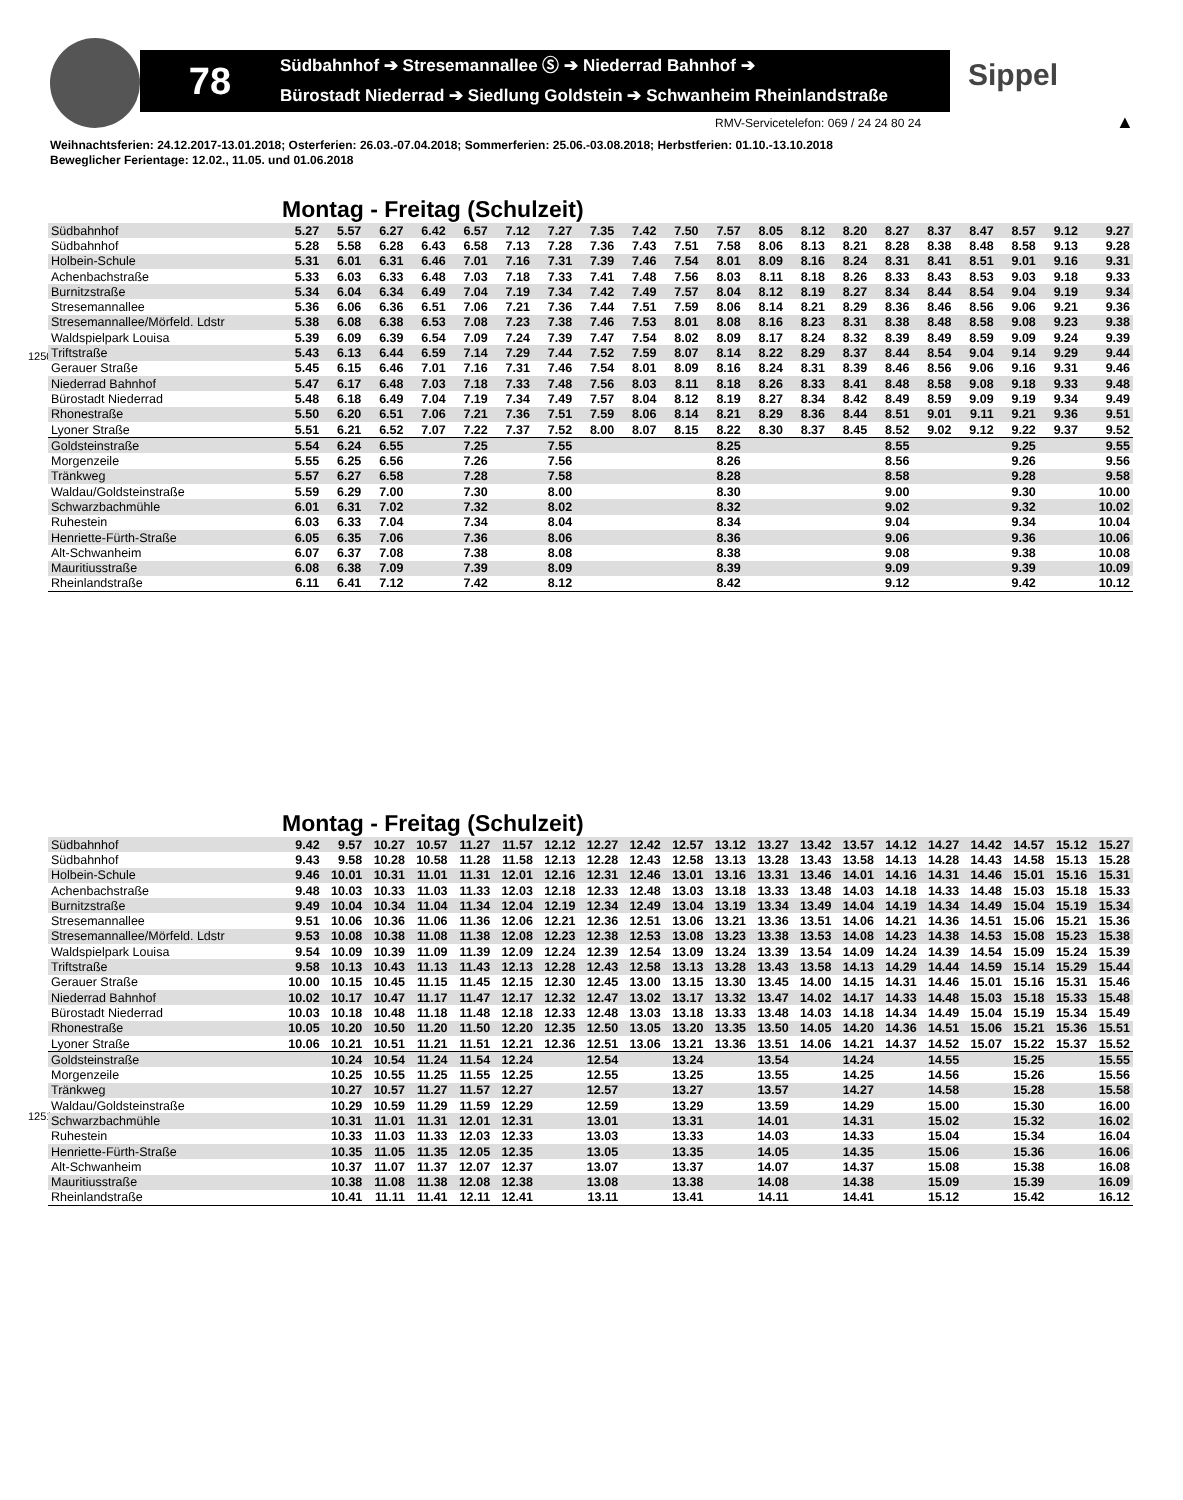78
Südbahnhof ➔ Stresemannallee Ⓢ ➔ Niederrad Bahnhof ➔
Bürostadt Niederrad ➔ Siedlung Goldstein ➔ Schwanheim Rheinlandstraße
Sippel
RMV-Servicetelefon: 069 / 24 24 80 24
▲
Weihnachtsferien: 24.12.2017-13.01.2018; Osterferien: 26.03.-07.04.2018; Sommerferien: 25.06.-03.08.2018; Herbstferien: 01.10.-13.10.2018
Beweglicher Ferientage: 12.02., 11.05. und 01.06.2018
1250
Montag - Freitag (Schulzeit)
| Südbahnhof | 5.27 | 5.57 | 6.27 | 6.42 | 6.57 | 7.12 | 7.27 | 7.35 | 7.42 | 7.50 | 7.57 | 8.05 | 8.12 | 8.20 | 8.27 | 8.37 | 8.47 | 8.57 | 9.12 | 9.27 |
| Südbahnhof | 5.28 | 5.58 | 6.28 | 6.43 | 6.58 | 7.13 | 7.28 | 7.36 | 7.43 | 7.51 | 7.58 | 8.06 | 8.13 | 8.21 | 8.28 | 8.38 | 8.48 | 8.58 | 9.13 | 9.28 |
| Holbein-Schule | 5.31 | 6.01 | 6.31 | 6.46 | 7.01 | 7.16 | 7.31 | 7.39 | 7.46 | 7.54 | 8.01 | 8.09 | 8.16 | 8.24 | 8.31 | 8.41 | 8.51 | 9.01 | 9.16 | 9.31 |
| Achenbachstraße | 5.33 | 6.03 | 6.33 | 6.48 | 7.03 | 7.18 | 7.33 | 7.41 | 7.48 | 7.56 | 8.03 | 8.11 | 8.18 | 8.26 | 8.33 | 8.43 | 8.53 | 9.03 | 9.18 | 9.33 |
| Burnitzstraße | 5.34 | 6.04 | 6.34 | 6.49 | 7.04 | 7.19 | 7.34 | 7.42 | 7.49 | 7.57 | 8.04 | 8.12 | 8.19 | 8.27 | 8.34 | 8.44 | 8.54 | 9.04 | 9.19 | 9.34 |
| Stresemannallee | 5.36 | 6.06 | 6.36 | 6.51 | 7.06 | 7.21 | 7.36 | 7.44 | 7.51 | 7.59 | 8.06 | 8.14 | 8.21 | 8.29 | 8.36 | 8.46 | 8.56 | 9.06 | 9.21 | 9.36 |
| Stresemannallee/Mörfeld. Ldstr | 5.38 | 6.08 | 6.38 | 6.53 | 7.08 | 7.23 | 7.38 | 7.46 | 7.53 | 8.01 | 8.08 | 8.16 | 8.23 | 8.31 | 8.38 | 8.48 | 8.58 | 9.08 | 9.23 | 9.38 |
| Waldspielpark Louisa | 5.39 | 6.09 | 6.39 | 6.54 | 7.09 | 7.24 | 7.39 | 7.47 | 7.54 | 8.02 | 8.09 | 8.17 | 8.24 | 8.32 | 8.39 | 8.49 | 8.59 | 9.09 | 9.24 | 9.39 |
| Triftstraße | 5.43 | 6.13 | 6.44 | 6.59 | 7.14 | 7.29 | 7.44 | 7.52 | 7.59 | 8.07 | 8.14 | 8.22 | 8.29 | 8.37 | 8.44 | 8.54 | 9.04 | 9.14 | 9.29 | 9.44 |
| Gerauer Straße | 5.45 | 6.15 | 6.46 | 7.01 | 7.16 | 7.31 | 7.46 | 7.54 | 8.01 | 8.09 | 8.16 | 8.24 | 8.31 | 8.39 | 8.46 | 8.56 | 9.06 | 9.16 | 9.31 | 9.46 |
| Niederrad Bahnhof | 5.47 | 6.17 | 6.48 | 7.03 | 7.18 | 7.33 | 7.48 | 7.56 | 8.03 | 8.11 | 8.18 | 8.26 | 8.33 | 8.41 | 8.48 | 8.58 | 9.08 | 9.18 | 9.33 | 9.48 |
| Bürostadt Niederrad | 5.48 | 6.18 | 6.49 | 7.04 | 7.19 | 7.34 | 7.49 | 7.57 | 8.04 | 8.12 | 8.19 | 8.27 | 8.34 | 8.42 | 8.49 | 8.59 | 9.09 | 9.19 | 9.34 | 9.49 |
| Rhonestraße | 5.50 | 6.20 | 6.51 | 7.06 | 7.21 | 7.36 | 7.51 | 7.59 | 8.06 | 8.14 | 8.21 | 8.29 | 8.36 | 8.44 | 8.51 | 9.01 | 9.11 | 9.21 | 9.36 | 9.51 |
| Lyoner Straße | 5.51 | 6.21 | 6.52 | 7.07 | 7.22 | 7.37 | 7.52 | 8.00 | 8.07 | 8.15 | 8.22 | 8.30 | 8.37 | 8.45 | 8.52 | 9.02 | 9.12 | 9.22 | 9.37 | 9.52 |
| Goldsteinstraße | 5.54 | 6.24 | 6.55 | | 7.25 | | 7.55 | | | | 8.25 | | | | 8.55 | | | 9.25 | | 9.55 |
| Morgenzeile | 5.55 | 6.25 | 6.56 | | 7.26 | | 7.56 | | | | 8.26 | | | | 8.56 | | | 9.26 | | 9.56 |
| Tränkweg | 5.57 | 6.27 | 6.58 | | 7.28 | | 7.58 | | | | 8.28 | | | | 8.58 | | | 9.28 | | 9.58 |
| Waldau/Goldsteinstraße | 5.59 | 6.29 | 7.00 | | 7.30 | | 8.00 | | | | 8.30 | | | | 9.00 | | | 9.30 | | 10.00 |
| Schwarzbachmühle | 6.01 | 6.31 | 7.02 | | 7.32 | | 8.02 | | | | 8.32 | | | | 9.02 | | | 9.32 | | 10.02 |
| Ruhestein | 6.03 | 6.33 | 7.04 | | 7.34 | | 8.04 | | | | 8.34 | | | | 9.04 | | | 9.34 | | 10.04 |
| Henriette-Fürth-Straße | 6.05 | 6.35 | 7.06 | | 7.36 | | 8.06 | | | | 8.36 | | | | 9.06 | | | 9.36 | | 10.06 |
| Alt-Schwanheim | 6.07 | 6.37 | 7.08 | | 7.38 | | 8.08 | | | | 8.38 | | | | 9.08 | | | 9.38 | | 10.08 |
| Mauritiusstraße | 6.08 | 6.38 | 7.09 | | 7.39 | | 8.09 | | | | 8.39 | | | | 9.09 | | | 9.39 | | 10.09 |
| Rheinlandstraße | 6.11 | 6.41 | 7.12 | | 7.42 | | 8.12 | | | | 8.42 | | | | 9.12 | | | 9.42 | | 10.12 |
1251
Montag - Freitag (Schulzeit)
| Südbahnhof | 9.42 | 9.57 | 10.27 | 10.57 | 11.27 | 11.57 | 12.12 | 12.27 | 12.42 | 12.57 | 13.12 | 13.27 | 13.42 | 13.57 | 14.12 | 14.27 | 14.42 | 14.57 | 15.12 | 15.27 |
| Südbahnhof | 9.43 | 9.58 | 10.28 | 10.58 | 11.28 | 11.58 | 12.13 | 12.28 | 12.43 | 12.58 | 13.13 | 13.28 | 13.43 | 13.58 | 14.13 | 14.28 | 14.43 | 14.58 | 15.13 | 15.28 |
| Holbein-Schule | 9.46 | 10.01 | 10.31 | 11.01 | 11.31 | 12.01 | 12.16 | 12.31 | 12.46 | 13.01 | 13.16 | 13.31 | 13.46 | 14.01 | 14.16 | 14.31 | 14.46 | 15.01 | 15.16 | 15.31 |
| Achenbachstraße | 9.48 | 10.03 | 10.33 | 11.03 | 11.33 | 12.03 | 12.18 | 12.33 | 12.48 | 13.03 | 13.18 | 13.33 | 13.48 | 14.03 | 14.18 | 14.33 | 14.48 | 15.03 | 15.18 | 15.33 |
| Burnitzstraße | 9.49 | 10.04 | 10.34 | 11.04 | 11.34 | 12.04 | 12.19 | 12.34 | 12.49 | 13.04 | 13.19 | 13.34 | 13.49 | 14.04 | 14.19 | 14.34 | 14.49 | 15.04 | 15.19 | 15.34 |
| Stresemannallee | 9.51 | 10.06 | 10.36 | 11.06 | 11.36 | 12.06 | 12.21 | 12.36 | 12.51 | 13.06 | 13.21 | 13.36 | 13.51 | 14.06 | 14.21 | 14.36 | 14.51 | 15.06 | 15.21 | 15.36 |
| Stresemannallee/Mörfeld. Ldstr | 9.53 | 10.08 | 10.38 | 11.08 | 11.38 | 12.08 | 12.23 | 12.38 | 12.53 | 13.08 | 13.23 | 13.38 | 13.53 | 14.08 | 14.23 | 14.38 | 14.53 | 15.08 | 15.23 | 15.38 |
| Waldspielpark Louisa | 9.54 | 10.09 | 10.39 | 11.09 | 11.39 | 12.09 | 12.24 | 12.39 | 12.54 | 13.09 | 13.24 | 13.39 | 13.54 | 14.09 | 14.24 | 14.39 | 14.54 | 15.09 | 15.24 | 15.39 |
| Triftstraße | 9.58 | 10.13 | 10.43 | 11.13 | 11.43 | 12.13 | 12.28 | 12.43 | 12.58 | 13.13 | 13.28 | 13.43 | 13.58 | 14.13 | 14.29 | 14.44 | 14.59 | 15.14 | 15.29 | 15.44 |
| Gerauer Straße | 10.00 | 10.15 | 10.45 | 11.15 | 11.45 | 12.15 | 12.30 | 12.45 | 13.00 | 13.15 | 13.30 | 13.45 | 14.00 | 14.15 | 14.31 | 14.46 | 15.01 | 15.16 | 15.31 | 15.46 |
| Niederrad Bahnhof | 10.02 | 10.17 | 10.47 | 11.17 | 11.47 | 12.17 | 12.32 | 12.47 | 13.02 | 13.17 | 13.32 | 13.47 | 14.02 | 14.17 | 14.33 | 14.48 | 15.03 | 15.18 | 15.33 | 15.48 |
| Bürostadt Niederrad | 10.03 | 10.18 | 10.48 | 11.18 | 11.48 | 12.18 | 12.33 | 12.48 | 13.03 | 13.18 | 13.33 | 13.48 | 14.03 | 14.18 | 14.34 | 14.49 | 15.04 | 15.19 | 15.34 | 15.49 |
| Rhonestraße | 10.05 | 10.20 | 10.50 | 11.20 | 11.50 | 12.20 | 12.35 | 12.50 | 13.05 | 13.20 | 13.35 | 13.50 | 14.05 | 14.20 | 14.36 | 14.51 | 15.06 | 15.21 | 15.36 | 15.51 |
| Lyoner Straße | 10.06 | 10.21 | 10.51 | 11.21 | 11.51 | 12.21 | 12.36 | 12.51 | 13.06 | 13.21 | 13.36 | 13.51 | 14.06 | 14.21 | 14.37 | 14.52 | 15.07 | 15.22 | 15.37 | 15.52 |
| Goldsteinstraße | | 10.24 | 10.54 | 11.24 | 11.54 | 12.24 | | 12.54 | | 13.24 | | 13.54 | | 14.24 | | 14.55 | | 15.25 | | 15.55 |
| Morgenzeile | | 10.25 | 10.55 | 11.25 | 11.55 | 12.25 | | 12.55 | | 13.25 | | 13.55 | | 14.25 | | 14.56 | | 15.26 | | 15.56 |
| Tränkweg | | 10.27 | 10.57 | 11.27 | 11.57 | 12.27 | | 12.57 | | 13.27 | | 13.57 | | 14.27 | | 14.58 | | 15.28 | | 15.58 |
| Waldau/Goldsteinstraße | | 10.29 | 10.59 | 11.29 | 11.59 | 12.29 | | 12.59 | | 13.29 | | 13.59 | | 14.29 | | 15.00 | | 15.30 | | 16.00 |
| Schwarzbachmühle | | 10.31 | 11.01 | 11.31 | 12.01 | 12.31 | | 13.01 | | 13.31 | | 14.01 | | 14.31 | | 15.02 | | 15.32 | | 16.02 |
| Ruhestein | | 10.33 | 11.03 | 11.33 | 12.03 | 12.33 | | 13.03 | | 13.33 | | 14.03 | | 14.33 | | 15.04 | | 15.34 | | 16.04 |
| Henriette-Fürth-Straße | | 10.35 | 11.05 | 11.35 | 12.05 | 12.35 | | 13.05 | | 13.35 | | 14.05 | | 14.35 | | 15.06 | | 15.36 | | 16.06 |
| Alt-Schwanheim | | 10.37 | 11.07 | 11.37 | 12.07 | 12.37 | | 13.07 | | 13.37 | | 14.07 | | 14.37 | | 15.08 | | 15.38 | | 16.08 |
| Mauritiusstraße | | 10.38 | 11.08 | 11.38 | 12.08 | 12.38 | | 13.08 | | 13.38 | | 14.08 | | 14.38 | | 15.09 | | 15.39 | | 16.09 |
| Rheinlandstraße | | 10.41 | 11.11 | 11.41 | 12.11 | 12.41 | | 13.11 | | 13.41 | | 14.11 | | 14.41 | | 15.12 | | 15.42 | | 16.12 |